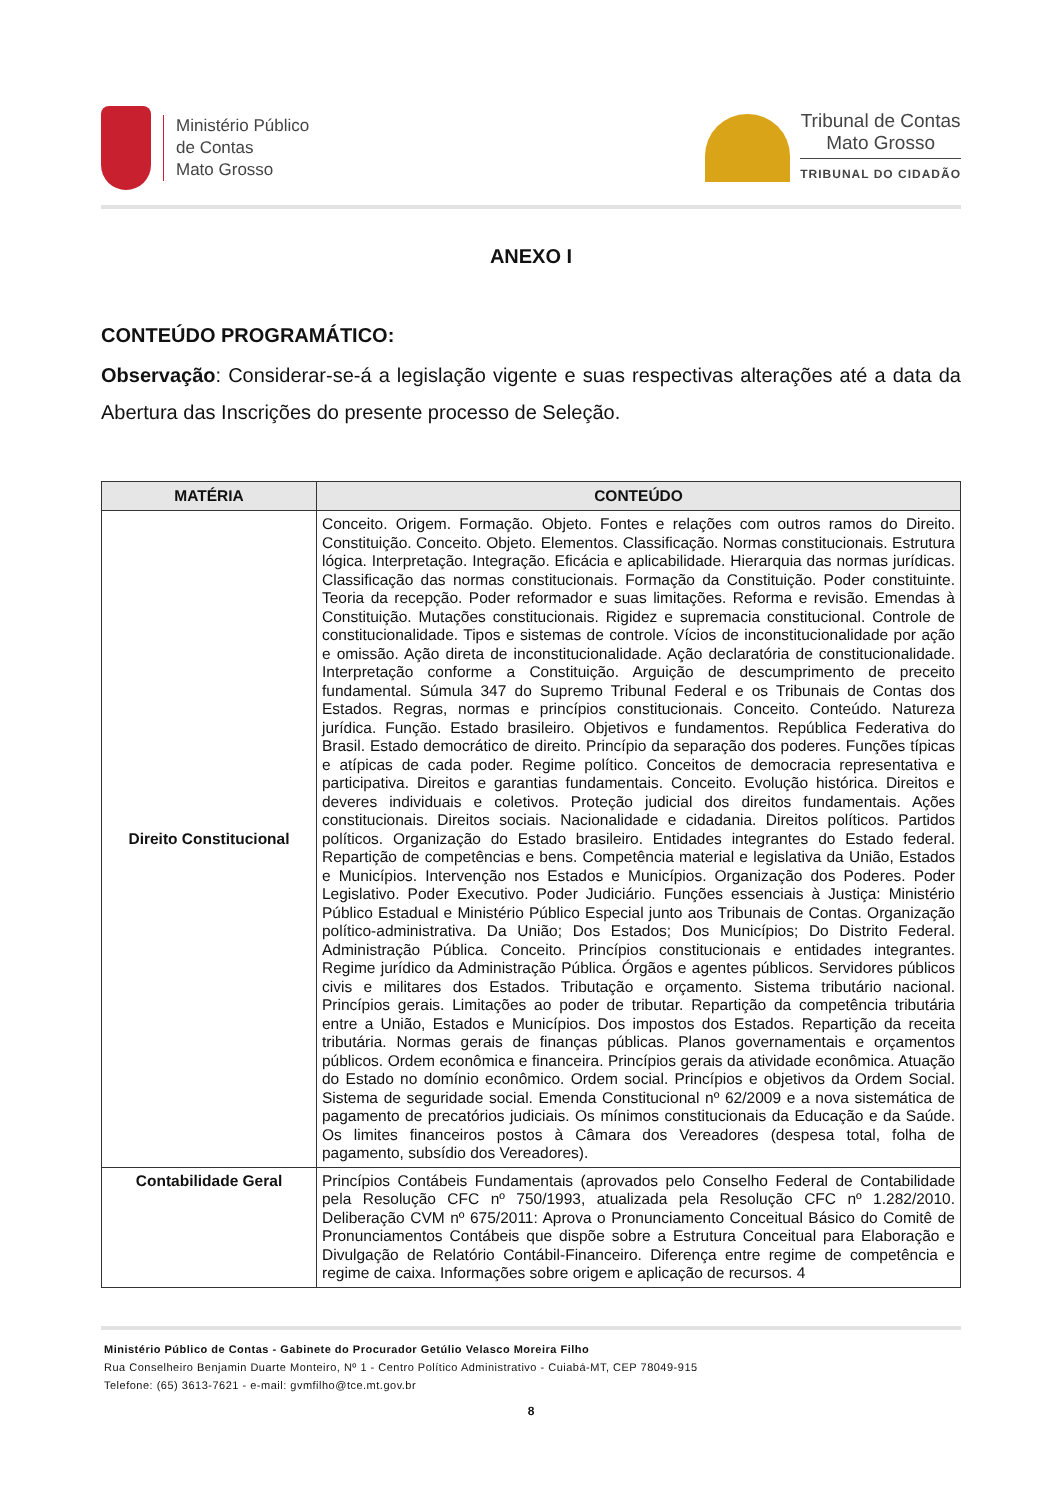Ministério Público
de Contas
Mato Grosso
Tribunal de Contas
Mato Grosso
TRIBUNAL DO CIDADÃO
ANEXO I
CONTEÚDO PROGRAMÁTICO:
Observação: Considerar-se-á a legislação vigente e suas respectivas alterações até a data da Abertura das Inscrições do presente processo de Seleção.
| MATÉRIA | CONTEÚDO |
| --- | --- |
| Direito Constitucional | Conceito. Origem. Formação. Objeto. Fontes e relações com outros ramos do Direito. Constituição. Conceito. Objeto. Elementos. Classificação. Normas constitucionais. Estrutura lógica. Interpretação. Integração. Eficácia e aplicabilidade. Hierarquia das normas jurídicas. Classificação das normas constitucionais. Formação da Constituição. Poder constituinte. Teoria da recepção. Poder reformador e suas limitações. Reforma e revisão. Emendas à Constituição. Mutações constitucionais. Rigidez e supremacia constitucional. Controle de constitucionalidade. Tipos e sistemas de controle. Vícios de inconstitucionalidade por ação e omissão. Ação direta de inconstitucionalidade. Ação declaratória de constitucionalidade. Interpretação conforme a Constituição. Arguição de descumprimento de preceito fundamental. Súmula 347 do Supremo Tribunal Federal e os Tribunais de Contas dos Estados. Regras, normas e princípios constitucionais. Conceito. Conteúdo. Natureza jurídica. Função. Estado brasileiro. Objetivos e fundamentos. República Federativa do Brasil. Estado democrático de direito. Princípio da separação dos poderes. Funções típicas e atípicas de cada poder. Regime político. Conceitos de democracia representativa e participativa. Direitos e garantias fundamentais. Conceito. Evolução histórica. Direitos e deveres individuais e coletivos. Proteção judicial dos direitos fundamentais. Ações constitucionais. Direitos sociais. Nacionalidade e cidadania. Direitos políticos. Partidos políticos. Organização do Estado brasileiro. Entidades integrantes do Estado federal. Repartição de competências e bens. Competência material e legislativa da União, Estados e Municípios. Intervenção nos Estados e Municípios. Organização dos Poderes. Poder Legislativo. Poder Executivo. Poder Judiciário. Funções essenciais à Justiça: Ministério Público Estadual e Ministério Público Especial junto aos Tribunais de Contas. Organização político-administrativa. Da União; Dos Estados; Dos Municípios; Do Distrito Federal. Administração Pública. Conceito. Princípios constitucionais e entidades integrantes. Regime jurídico da Administração Pública. Órgãos e agentes públicos. Servidores públicos civis e militares dos Estados. Tributação e orçamento. Sistema tributário nacional. Princípios gerais. Limitações ao poder de tributar. Repartição da competência tributária entre a União, Estados e Municípios. Dos impostos dos Estados. Repartição da receita tributária. Normas gerais de finanças públicas. Planos governamentais e orçamentos públicos. Ordem econômica e financeira. Princípios gerais da atividade econômica. Atuação do Estado no domínio econômico. Ordem social. Princípios e objetivos da Ordem Social. Sistema de seguridade social. Emenda Constitucional nº 62/2009 e a nova sistemática de pagamento de precatórios judiciais. Os mínimos constitucionais da Educação e da Saúde. Os limites financeiros postos à Câmara dos Vereadores (despesa total, folha de pagamento, subsídio dos Vereadores). |
| Contabilidade Geral | Princípios Contábeis Fundamentais (aprovados pelo Conselho Federal de Contabilidade pela Resolução CFC nº 750/1993, atualizada pela Resolução CFC nº 1.282/2010. Deliberação CVM nº 675/2011: Aprova o Pronunciamento Conceitual Básico do Comitê de Pronunciamentos Contábeis que dispõe sobre a Estrutura Conceitual para Elaboração e Divulgação de Relatório Contábil-Financeiro. Diferença entre regime de competência e regime de caixa. Informações sobre origem e aplicação de recursos. 4 |
Ministério Público de Contas - Gabinete do Procurador Getúlio Velasco Moreira Filho
Rua Conselheiro Benjamin Duarte Monteiro, Nº 1 - Centro Político Administrativo - Cuiabá-MT, CEP 78049-915
Telefone: (65) 3613-7621 - e-mail: gvmfilho@tce.mt.gov.br
8